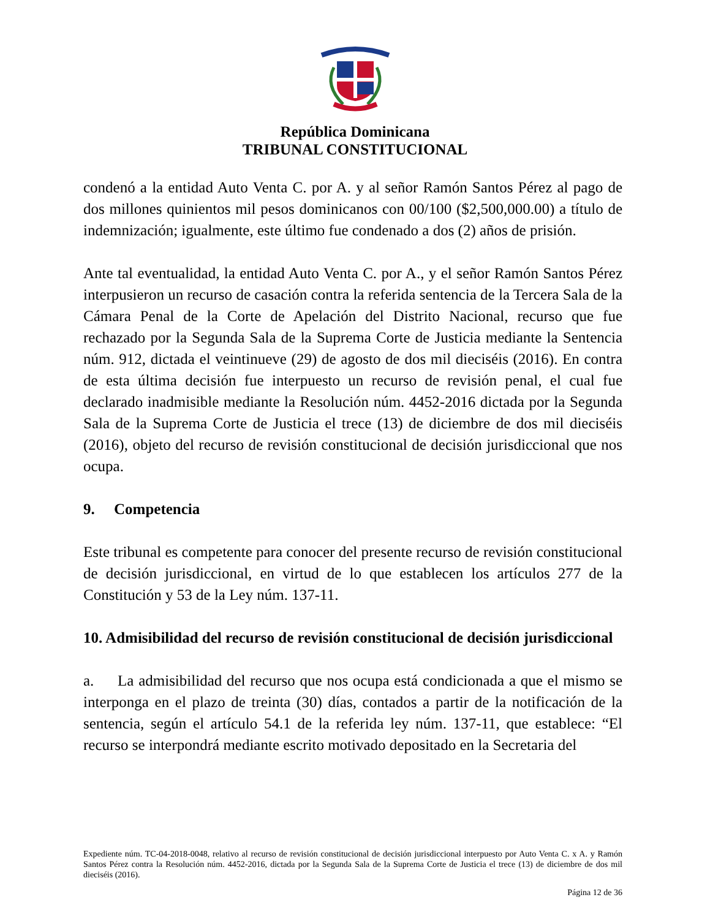República Dominicana
TRIBUNAL CONSTITUCIONAL
condenó a la entidad Auto Venta C. por A. y al señor Ramón Santos Pérez al pago de dos millones quinientos mil pesos dominicanos con 00/100 ($2,500,000.00) a título de indemnización; igualmente, este último fue condenado a dos (2) años de prisión.
Ante tal eventualidad, la entidad Auto Venta C. por A., y el señor Ramón Santos Pérez interpusieron un recurso de casación contra la referida sentencia de la Tercera Sala de la Cámara Penal de la Corte de Apelación del Distrito Nacional, recurso que fue rechazado por la Segunda Sala de la Suprema Corte de Justicia mediante la Sentencia núm. 912, dictada el veintinueve (29) de agosto de dos mil dieciséis (2016). En contra de esta última decisión fue interpuesto un recurso de revisión penal, el cual fue declarado inadmisible mediante la Resolución núm. 4452-2016 dictada por la Segunda Sala de la Suprema Corte de Justicia el trece (13) de diciembre de dos mil dieciséis (2016), objeto del recurso de revisión constitucional de decisión jurisdiccional que nos ocupa.
9. Competencia
Este tribunal es competente para conocer del presente recurso de revisión constitucional de decisión jurisdiccional, en virtud de lo que establecen los artículos 277 de la Constitución y 53 de la Ley núm. 137-11.
10. Admisibilidad del recurso de revisión constitucional de decisión jurisdiccional
a. La admisibilidad del recurso que nos ocupa está condicionada a que el mismo se interponga en el plazo de treinta (30) días, contados a partir de la notificación de la sentencia, según el artículo 54.1 de la referida ley núm. 137-11, que establece: “El recurso se interpondrá mediante escrito motivado depositado en la Secretaria del
Expediente núm. TC-04-2018-0048, relativo al recurso de revisión constitucional de decisión jurisdiccional interpuesto por Auto Venta C. x A. y Ramón Santos Pérez contra la Resolución núm. 4452-2016, dictada por la Segunda Sala de la Suprema Corte de Justicia el trece (13) de diciembre de dos mil dieciséis (2016).
Página 12 de 36